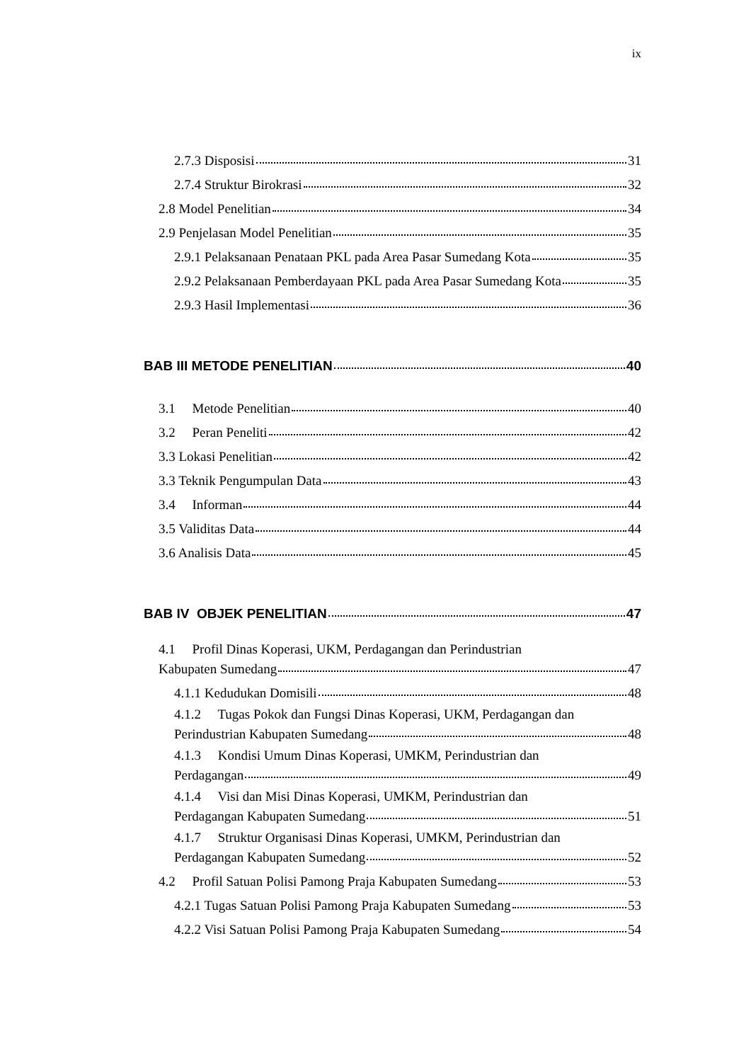ix
2.7.3 Disposisi 31
2.7.4 Struktur Birokrasi 32
2.8 Model Penelitian 34
2.9 Penjelasan Model Penelitian 35
2.9.1 Pelaksanaan Penataan PKL pada Area Pasar Sumedang Kota 35
2.9.2 Pelaksanaan Pemberdayaan PKL pada Area Pasar Sumedang Kota 35
2.9.3 Hasil Implementasi 36
BAB III METODE PENELITIAN 40
3.1 Metode Penelitian 40
3.2 Peran Peneliti 42
3.3 Lokasi Penelitian 42
3.3 Teknik Pengumpulan Data 43
3.4 Informan 44
3.5 Validitas Data 44
3.6 Analisis Data 45
BAB IV OBJEK PENELITIAN 47
4.1 Profil Dinas Koperasi, UKM, Perdagangan dan Perindustrian
Kabupaten Sumedang 47
4.1.1 Kedudukan Domisili 48
4.1.2 Tugas Pokok dan Fungsi Dinas Koperasi, UKM, Perdagangan dan
Perindustrian Kabupaten Sumedang 48
4.1.3 Kondisi Umum Dinas Koperasi, UMKM, Perindustrian dan
Perdagangan 49
4.1.4 Visi dan Misi Dinas Koperasi, UMKM, Perindustrian dan
Perdagangan Kabupaten Sumedang 51
4.1.7 Struktur Organisasi Dinas Koperasi, UMKM, Perindustrian dan
Perdagangan Kabupaten Sumedang 52
4.2 Profil Satuan Polisi Pamong Praja Kabupaten Sumedang 53
4.2.1 Tugas Satuan Polisi Pamong Praja Kabupaten Sumedang 53
4.2.2 Visi Satuan Polisi Pamong Praja Kabupaten Sumedang 54